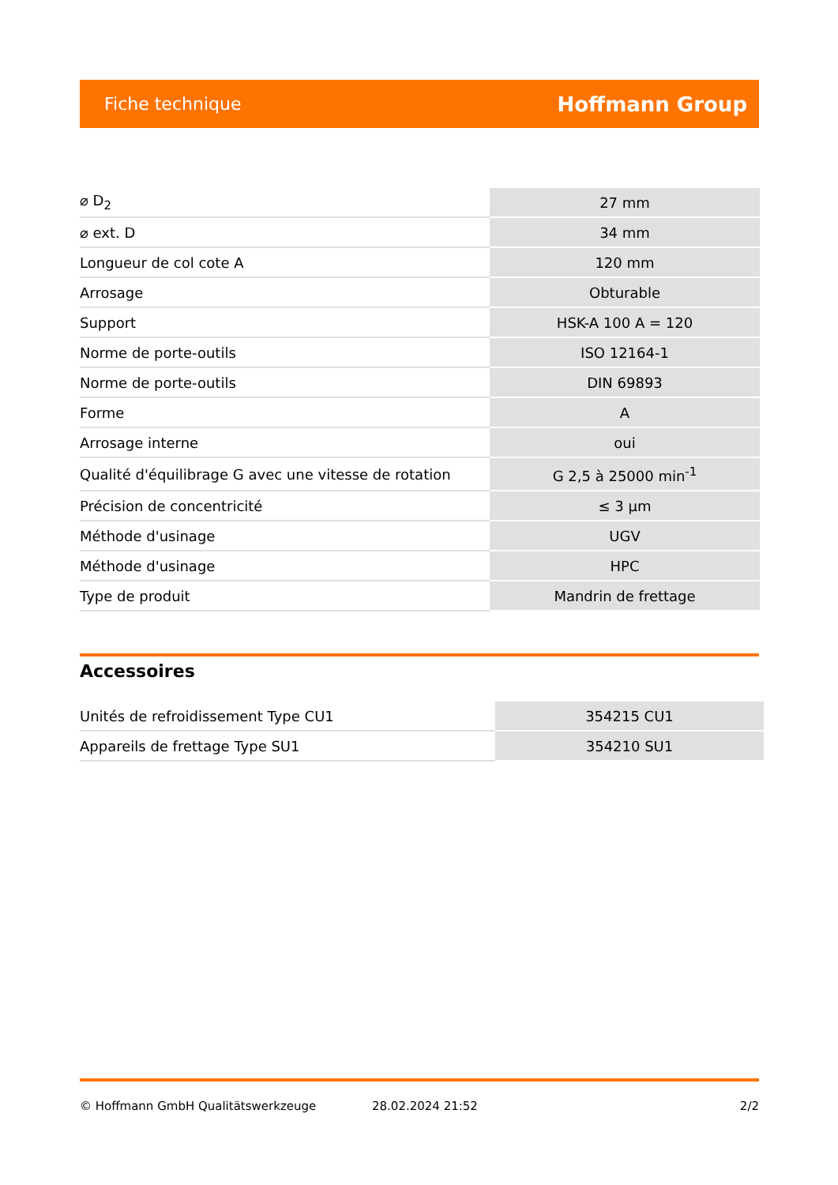Fiche technique Hoffmann Group
| ⌀ D<sub>2</sub> | 27 mm |
| ⌀ ext. D | 34 mm |
| Longueur de col cote A | 120 mm |
| Arrosage | Obturable |
| Support | HSK-A 100 A = 120 |
| Norme de porte-outils | ISO 12164-1 |
| Norme de porte-outils | DIN 69893 |
| Forme | A |
| Arrosage interne | oui |
| Qualité d'équilibrage G avec une vitesse de rotation | G 2,5 à 25000 min<sup>-1</sup> |
| Précision de concentricité | ≤ 3 µm |
| Méthode d'usinage | UGV |
| Méthode d'usinage | HPC |
| Type de produit | Mandrin de frettage |
Accessoires
| Unités de refroidissement Type CU1 | 354215 CU1 |
| Appareils de frettage Type SU1 | 354210 SU1 |
© Hoffmann GmbH Qualitätswerkzeuge 28.02.2024 21:52 2/2